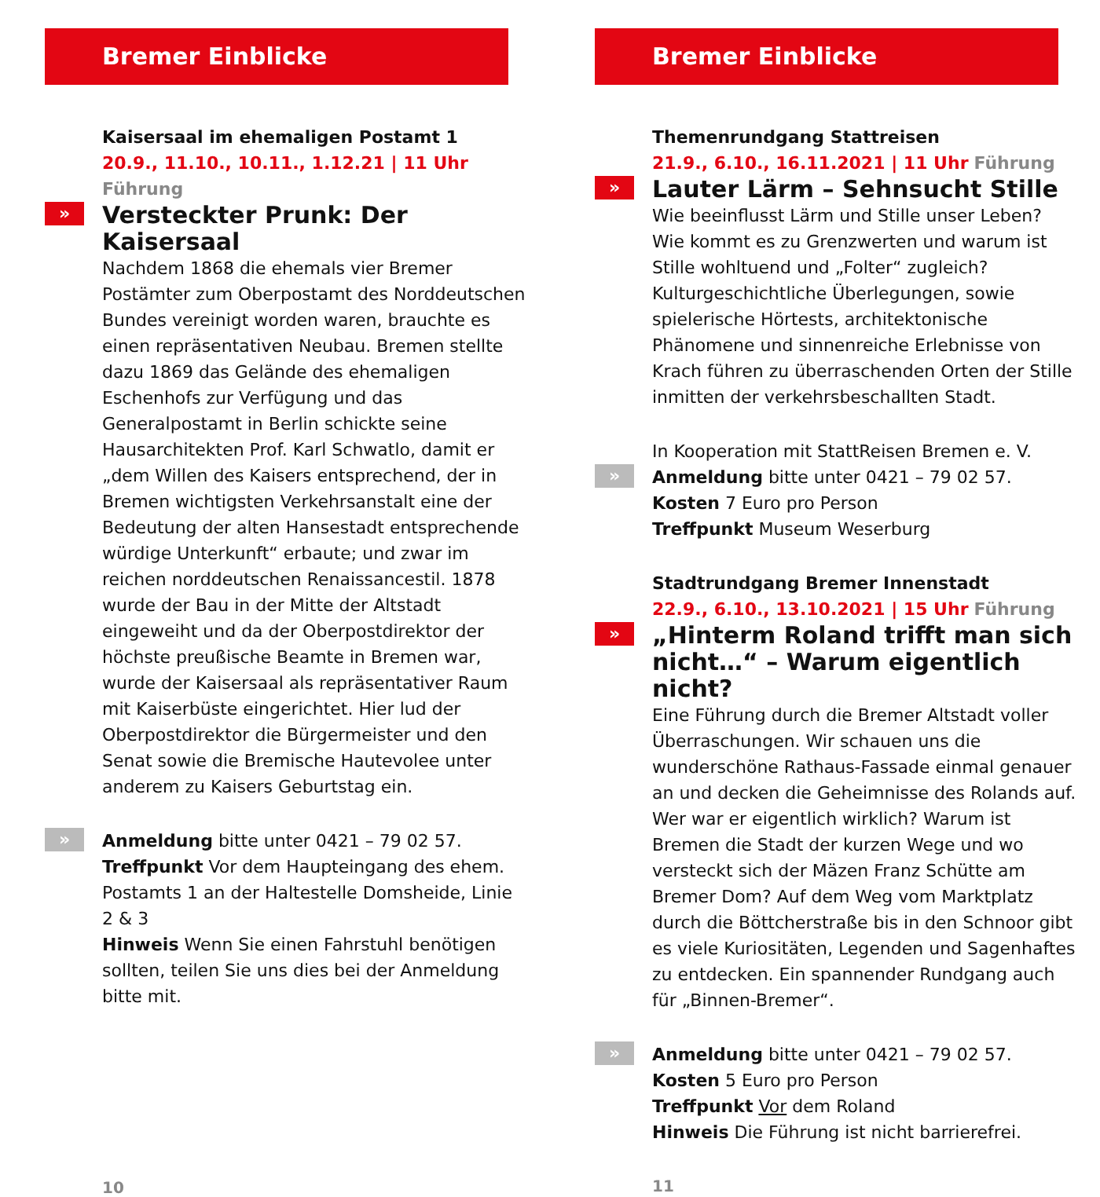Bremer Einblicke
Kaisersaal im ehemaligen Postamt 1
20.9., 11.10., 10.11., 1.12.21 | 11 Uhr Führung
»
Versteckter Prunk: Der Kaisersaal
Nachdem 1868 die ehemals vier Bremer Postämter zum Oberpostamt des Norddeutschen Bundes vereinigt worden waren, brauchte es einen repräsentativen Neubau. Bremen stellte dazu 1869 das Gelände des ehemaligen Eschenhofs zur Verfügung und das Generalpostamt in Berlin schickte seine Hausarchitekten Prof. Karl Schwatlo, damit er „dem Willen des Kaisers entsprechend, der in Bremen wichtigsten Verkehrsanstalt eine der Bedeutung der alten Hansestadt entsprechende würdige Unterkunft“ erbaute; und zwar im reichen norddeutschen Renaissancestil. 1878 wurde der Bau in der Mitte der Altstadt eingeweiht und da der Oberpostdirektor der höchste preußische Beamte in Bremen war, wurde der Kaisersaal als repräsentativer Raum mit Kaiserbüste eingerichtet. Hier lud der Oberpostdirektor die Bürgermeister und den Senat sowie die Bremische Hautevolee unter anderem zu Kaisers Geburtstag ein.
»
Anmeldung bitte unter 0421 – 79 02 57.
Treffpunkt Vor dem Haupteingang des ehem. Postamts 1 an der Haltestelle Domsheide, Linie 2 & 3
Hinweis Wenn Sie einen Fahrstuhl benötigen sollten, teilen Sie uns dies bei der Anmeldung bitte mit.
10
Bremer Einblicke
Themenrundgang Stattreisen
21.9., 6.10., 16.11.2021 | 11 Uhr Führung
»
Lauter Lärm – Sehnsucht Stille
Wie beeinflusst Lärm und Stille unser Leben? Wie kommt es zu Grenzwerten und warum ist Stille wohltuend und „Folter“ zugleich? Kulturgeschichtliche Überlegungen, sowie spielerische Hörtests, architektonische Phänomene und sinnenreiche Erlebnisse von Krach führen zu überraschenden Orten der Stille inmitten der verkehrsbeschallten Stadt.
In Kooperation mit StattReisen Bremen e. V.
»
Anmeldung bitte unter 0421 – 79 02 57.
Kosten 7 Euro pro Person
Treffpunkt Museum Weserburg
Stadtrundgang Bremer Innenstadt
22.9., 6.10., 13.10.2021 | 15 Uhr Führung
»
„Hinterm Roland trifft man sich nicht…“ – Warum eigentlich nicht?
Eine Führung durch die Bremer Altstadt voller Überraschungen. Wir schauen uns die wunderschöne Rathaus-Fassade einmal genauer an und decken die Geheimnisse des Rolands auf. Wer war er eigentlich wirklich? Warum ist Bremen die Stadt der kurzen Wege und wo versteckt sich der Mäzen Franz Schütte am Bremer Dom? Auf dem Weg vom Marktplatz durch die Böttcherstraße bis in den Schnoor gibt es viele Kuriositäten, Legenden und Sagenhaftes zu entdecken. Ein spannender Rundgang auch für „Binnen-Bremer“.
»
Anmeldung bitte unter 0421 – 79 02 57.
Kosten 5 Euro pro Person
Treffpunkt Vor dem Roland
Hinweis Die Führung ist nicht barrierefrei.
11